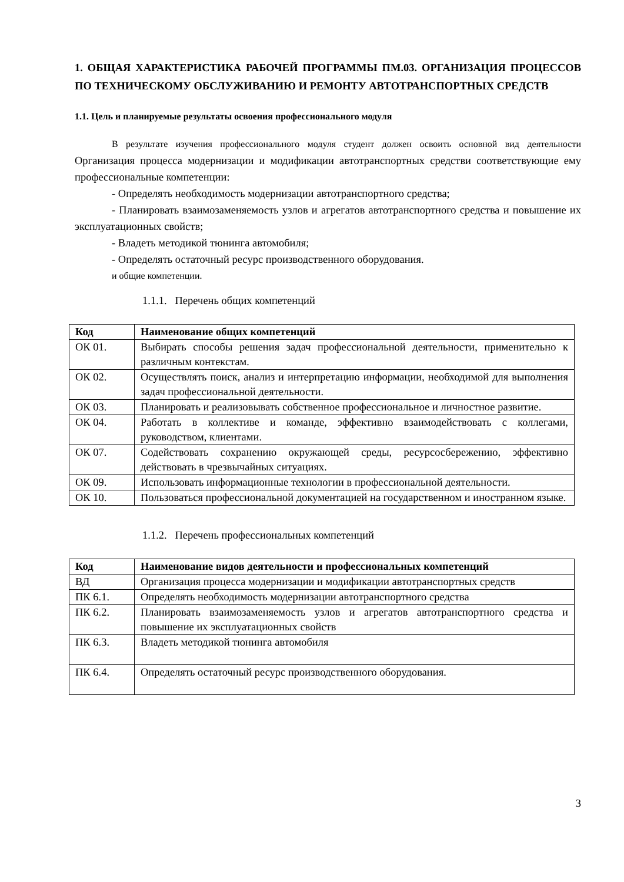1. ОБЩАЯ ХАРАКТЕРИСТИКА РАБОЧЕЙ ПРОГРАММЫ ПМ.03. ОРГАНИЗАЦИЯ ПРОЦЕССОВ ПО ТЕХНИЧЕСКОМУ ОБСЛУЖИВАНИЮ И РЕМОНТУ АВТОТРАНСПОРТНЫХ СРЕДСТВ
1.1. Цель и планируемые результаты освоения профессионального модуля
В результате изучения профессионального модуля студент должен освоить основной вид деятельности Организация процесса модернизации и модификации автотранспортных средстви соответствующие ему профессиональные компетенции:
- Определять необходимость модернизации автотранспортного средства;
- Планировать взаимозаменяемость узлов и агрегатов автотранспортного средства и повышение их эксплуатационных свойств;
- Владеть методикой тюнинга автомобиля;
- Определять остаточный ресурс производственного оборудования.
и общие компетенции.
1.1.1. Перечень общих компетенций
| Код | Наименование общих компетенций |
| --- | --- |
| ОК 01. | Выбирать способы решения задач профессиональной деятельности, применительно к различным контекстам. |
| ОК 02. | Осуществлять поиск, анализ и интерпретацию информации, необходимой для выполнения задач профессиональной деятельности. |
| ОК 03. | Планировать и реализовывать собственное профессиональное и личностное развитие. |
| ОК 04. | Работать в коллективе и команде, эффективно взаимодействовать с коллегами, руководством, клиентами. |
| ОК 07. | Содействовать сохранению окружающей среды, ресурсосбережению, эффективно действовать в чрезвычайных ситуациях. |
| ОК 09. | Использовать информационные технологии в профессиональной деятельности. |
| ОК 10. | Пользоваться профессиональной документацией на государственном и иностранном языке. |
1.1.2. Перечень профессиональных компетенций
| Код | Наименование видов деятельности и профессиональных компетенций |
| --- | --- |
| ВД | Организация процесса модернизации и модификации автотранспортных средств |
| ПК 6.1. | Определять необходимость модернизации автотранспортного средства |
| ПК 6.2. | Планировать взаимозаменяемость узлов и агрегатов автотранспортного средства и повышение их эксплуатационных свойств |
| ПК 6.3. | Владеть методикой тюнинга автомобиля |
| ПК 6.4. | Определять остаточный ресурс производственного оборудования. |
3